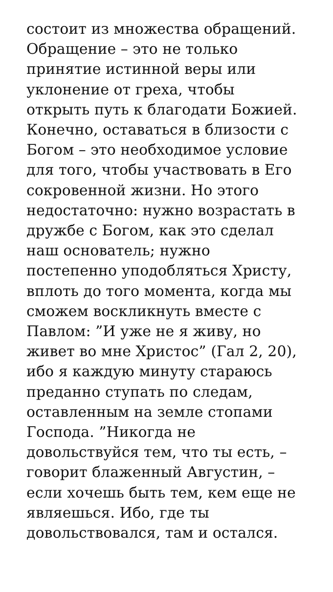состоит из множества обращений.
Обращение – это не только
принятие истинной веры или
уклонение от греха, чтобы
открыть путь к благодати Божией.
Конечно, оставаться в близости с
Богом – это необходимое условие
для того, чтобы участвовать в Его
сокровенной жизни. Но этого
недостаточно: нужно возрастать в
дружбе с Богом, как это сделал
наш основатель; нужно
постепенно уподобляться Христу,
вплоть до того момента, когда мы
сможем воскликнуть вместе с
Павлом: ”И уже не я живу, но
живет во мне Христос” (Гал 2, 20),
ибо я каждую минуту стараюсь
преданно ступать по следам,
оставленным на земле стопами
Господа. ”Никогда не
довольствуйся тем, что ты есть, –
говорит блаженный Августин, –
если хочешь быть тем, кем еще не
являешься. Ибо, где ты
довольствовался, там и остался.